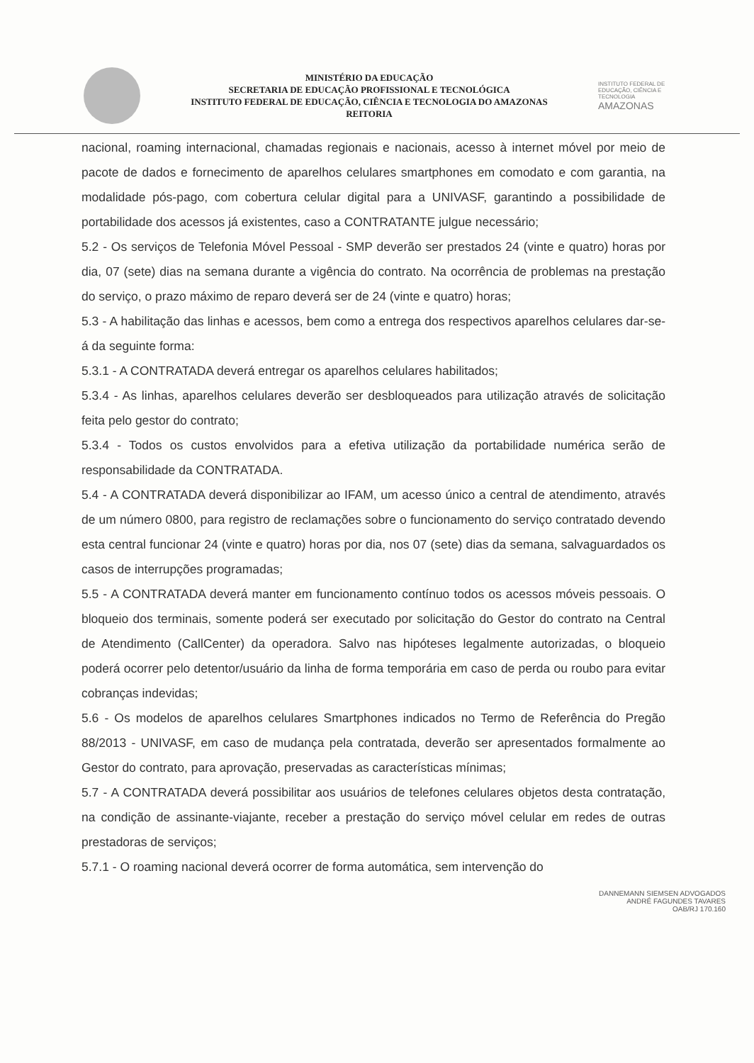MINISTÉRIO DA EDUCAÇÃO
SECRETARIA DE EDUCAÇÃO PROFISSIONAL E TECNOLÓGICA
INSTITUTO FEDERAL DE EDUCAÇÃO, CIÊNCIA E TECNOLOGIA DO AMAZONAS
REITORIA
INSTITUTO FEDERAL DE EDUCAÇÃO, CIÊNCIA E TECNOLOGIA
AMAZONAS
nacional, roaming internacional, chamadas regionais e nacionais, acesso à internet móvel por meio de pacote de dados e fornecimento de aparelhos celulares smartphones em comodato e com garantia, na modalidade pós-pago, com cobertura celular digital para a UNIVASF, garantindo a possibilidade de portabilidade dos acessos já existentes, caso a CONTRATANTE julgue necessário;
5.2 - Os serviços de Telefonia Móvel Pessoal - SMP deverão ser prestados 24 (vinte e quatro) horas por dia, 07 (sete) dias na semana durante a vigência do contrato. Na ocorrência de problemas na prestação do serviço, o prazo máximo de reparo deverá ser de 24 (vinte e quatro) horas;
5.3 - A habilitação das linhas e acessos, bem como a entrega dos respectivos aparelhos celulares dar-se-á da seguinte forma:
5.3.1 - A CONTRATADA deverá entregar os aparelhos celulares habilitados;
5.3.4 - As linhas, aparelhos celulares deverão ser desbloqueados para utilização através de solicitação feita pelo gestor do contrato;
5.3.4 - Todos os custos envolvidos para a efetiva utilização da portabilidade numérica serão de responsabilidade da CONTRATADA.
5.4 - A CONTRATADA deverá disponibilizar ao IFAM, um acesso único a central de atendimento, através de um número 0800, para registro de reclamações sobre o funcionamento do serviço contratado devendo esta central funcionar 24 (vinte e quatro) horas por dia, nos 07 (sete) dias da semana, salvaguardados os casos de interrupções programadas;
5.5 - A CONTRATADA deverá manter em funcionamento contínuo todos os acessos móveis pessoais. O bloqueio dos terminais, somente poderá ser executado por solicitação do Gestor do contrato na Central de Atendimento (CallCenter) da operadora. Salvo nas hipóteses legalmente autorizadas, o bloqueio poderá ocorrer pelo detentor/usuário da linha de forma temporária em caso de perda ou roubo para evitar cobranças indevidas;
5.6 - Os modelos de aparelhos celulares Smartphones indicados no Termo de Referência do Pregão 88/2013 - UNIVASF, em caso de mudança pela contratada, deverão ser apresentados formalmente ao Gestor do contrato, para aprovação, preservadas as características mínimas;
5.7 - A CONTRATADA deverá possibilitar aos usuários de telefones celulares objetos desta contratação, na condição de assinante-viajante, receber a prestação do serviço móvel celular em redes de outras prestadoras de serviços;
5.7.1 - O roaming nacional deverá ocorrer de forma automática, sem intervenção do
DANNEMANN SIEMSEN ADVOGADOS
ANDRÉ FAGUNDES TAVARES
OAB/RJ 170.160